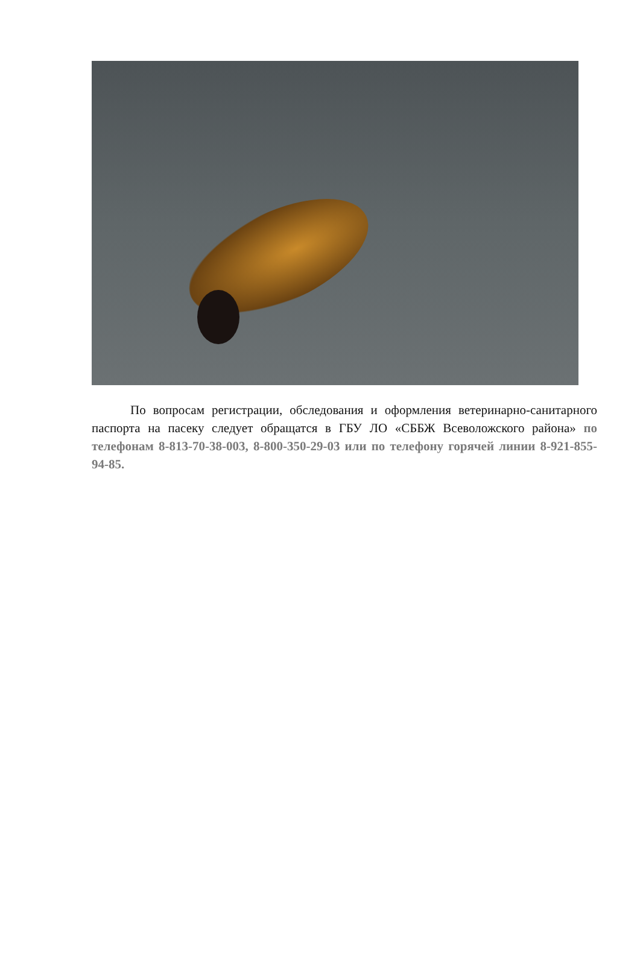По вопросам регистрации, обследования и оформления ветеринарно-санитарного паспорта на пасеку следует обращатся в ГБУ ЛО «СББЖ Всеволожского района» по телефонам 8-813-70-38-003, 8-800-350-29-03 или по телефону горячей линии 8-921-855-94-85.